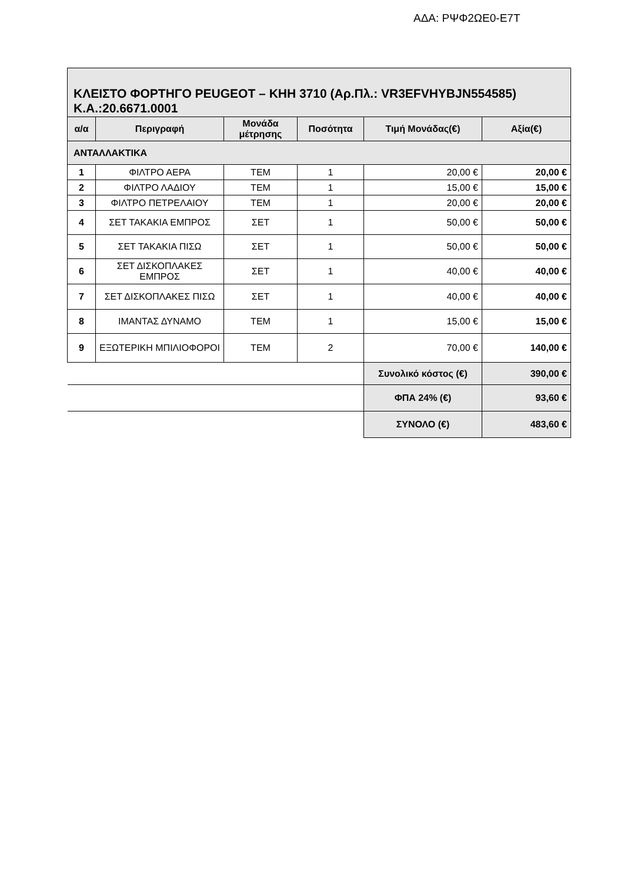ΑΔΑ: ΡΨΦ2ΩΕ0-Ε7Τ
| ΚΛΕΙΣΤΟ ΦΟΡΤΗΓΟ PEUGEOT – ΚΗΗ 3710 (Αρ.Πλ.: VR3EFVHYBJN554585) Κ.Α.:20.6671.0001 | | | | | |
| α/α | Περιγραφή | Μονάδα μέτρησης | Ποσότητα | Τιμή Μονάδας(€) | Αξία(€) |
| ΑΝΤΑΛΛΑΚΤΙΚΑ | | | | | |
| 1 | ΦΙΛΤΡΟ ΑΕΡΑ | ΤΕΜ | 1 | 20,00 € | 20,00 € |
| 2 | ΦΙΛΤΡΟ ΛΑΔΙΟΥ | ΤΕΜ | 1 | 15,00 € | 15,00 € |
| 3 | ΦΙΛΤΡΟ ΠΕΤΡΕΛΑΙΟΥ | ΤΕΜ | 1 | 20,00 € | 20,00 € |
| 4 | ΣΕΤ ΤΑΚΑΚΙΑ ΕΜΠΡΟΣ | ΣΕΤ | 1 | 50,00 € | 50,00 € |
| 5 | ΣΕΤ ΤΑΚΑΚΙΑ ΠΙΣΩ | ΣΕΤ | 1 | 50,00 € | 50,00 € |
| 6 | ΣΕΤ ΔΙΣΚΟΠΛΑΚΕΣ ΕΜΠΡΟΣ | ΣΕΤ | 1 | 40,00 € | 40,00 € |
| 7 | ΣΕΤ ΔΙΣΚΟΠΛΑΚΕΣ ΠΙΣΩ | ΣΕΤ | 1 | 40,00 € | 40,00 € |
| 8 | ΙΜΑΝΤΑΣ ΔΥΝΑΜΟ | ΤΕΜ | 1 | 15,00 € | 15,00 € |
| 9 | ΕΞΩΤΕΡΙΚΗ ΜΠΙΛΙΟΦΟΡΟΙ | ΤΕΜ | 2 | 70,00 € | 140,00 € |
| | | | | Συνολικό κόστος (€) | 390,00 € |
| | | | | ΦΠΑ 24% (€) | 93,60 € |
| | | | | ΣΥΝΟΛΟ (€) | 483,60 € |